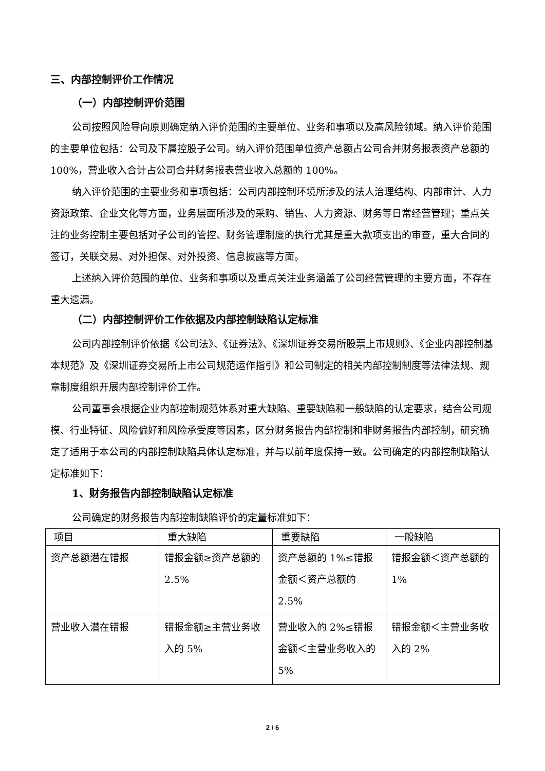三、内部控制评价工作情况
（一）内部控制评价范围
公司按照风险导向原则确定纳入评价范围的主要单位、业务和事项以及高风险领域。纳入评价范围的主要单位包括：公司及下属控股子公司。纳入评价范围单位资产总额占公司合并财务报表资产总额的 100%，营业收入合计占公司合并财务报表营业收入总额的 100%。
纳入评价范围的主要业务和事项包括：公司内部控制环境所涉及的法人治理结构、内部审计、人力资源政策、企业文化等方面，业务层面所涉及的采购、销售、人力资源、财务等日常经营管理；重点关注的业务控制主要包括对子公司的管控、财务管理制度的执行尤其是重大款项支出的审查，重大合同的签订，关联交易、对外担保、对外投资、信息披露等方面。
上述纳入评价范围的单位、业务和事项以及重点关注业务涵盖了公司经营管理的主要方面，不存在重大遗漏。
（二）内部控制评价工作依据及内部控制缺陷认定标准
公司内部控制评价依据《公司法》、《证券法》、《深圳证券交易所股票上市规则》、《企业内部控制基本规范》及《深圳证券交易所上市公司规范运作指引》和公司制定的相关内部控制制度等法律法规、规章制度组织开展内部控制评价工作。
公司董事会根据企业内部控制规范体系对重大缺陷、重要缺陷和一般缺陷的认定要求，结合公司规模、行业特征、风险偏好和风险承受度等因素，区分财务报告内部控制和非财务报告内部控制，研究确定了适用于本公司的内部控制缺陷具体认定标准，并与以前年度保持一致。公司确定的内部控制缺陷认定标准如下：
1、财务报告内部控制缺陷认定标准
公司确定的财务报告内部控制缺陷评价的定量标准如下：
| 项目 | 重大缺陷 | 重要缺陷 | 一般缺陷 |
| 资产总额潜在错报 | 错报金额≥资产总额的 2.5% | 资产总额的 1%≤错报金额＜资产总额的 2.5% | 错报金额＜资产总额的 1% |
| 营业收入潜在错报 | 错报金额≥主营业务收入的 5% | 营业收入的 2%≤错报金额＜主营业务收入的 5% | 错报金额＜主营业务收入的 2% |
2 / 6